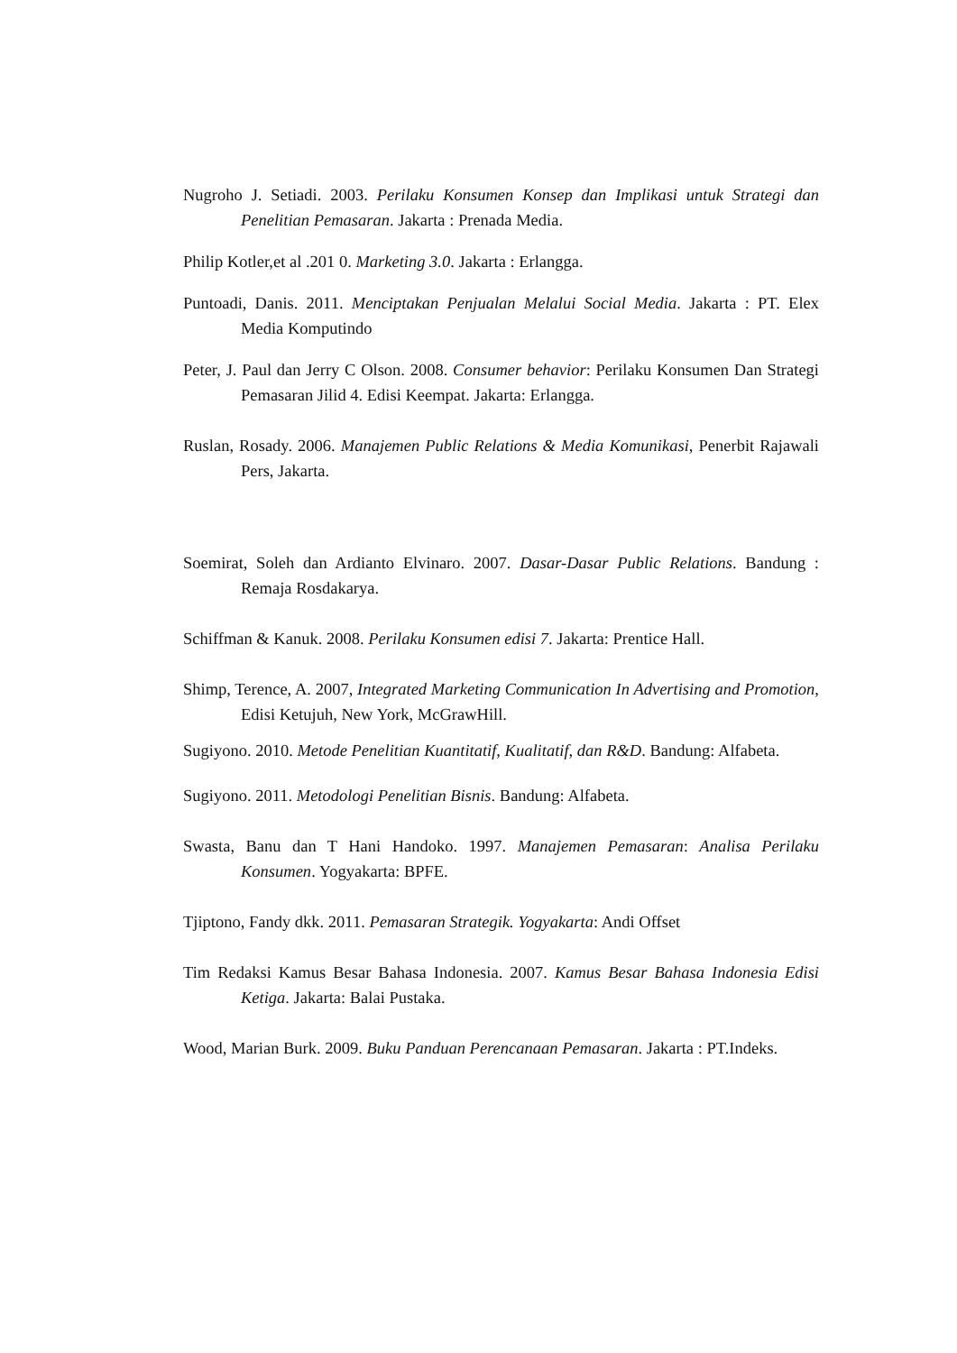Nugroho J. Setiadi. 2003. Perilaku Konsumen Konsep dan Implikasi untuk Strategi dan Penelitian Pemasaran. Jakarta : Prenada Media.
Philip Kotler,et al .201 0. Marketing 3.0. Jakarta : Erlangga.
Puntoadi, Danis. 2011. Menciptakan Penjualan Melalui Social Media. Jakarta : PT. Elex Media Komputindo
Peter, J. Paul dan Jerry C Olson. 2008. Consumer behavior: Perilaku Konsumen Dan Strategi Pemasaran Jilid 4. Edisi Keempat. Jakarta: Erlangga.
Ruslan, Rosady. 2006. Manajemen Public Relations & Media Komunikasi, Penerbit Rajawali Pers, Jakarta.
Soemirat, Soleh dan Ardianto Elvinaro. 2007. Dasar-Dasar Public Relations. Bandung : Remaja Rosdakarya.
Schiffman & Kanuk. 2008. Perilaku Konsumen edisi 7. Jakarta: Prentice Hall.
Shimp, Terence, A. 2007, Integrated Marketing Communication In Advertising and Promotion, Edisi Ketujuh, New York, McGrawHill.
Sugiyono. 2010. Metode Penelitian Kuantitatif, Kualitatif, dan R&D. Bandung: Alfabeta.
Sugiyono. 2011. Metodologi Penelitian Bisnis. Bandung: Alfabeta.
Swasta, Banu dan T Hani Handoko. 1997. Manajemen Pemasaran: Analisa Perilaku Konsumen. Yogyakarta: BPFE.
Tjiptono, Fandy dkk. 2011. Pemasaran Strategik. Yogyakarta: Andi Offset
Tim Redaksi Kamus Besar Bahasa Indonesia. 2007. Kamus Besar Bahasa Indonesia Edisi Ketiga. Jakarta: Balai Pustaka.
Wood, Marian Burk. 2009. Buku Panduan Perencanaan Pemasaran. Jakarta : PT.Indeks.